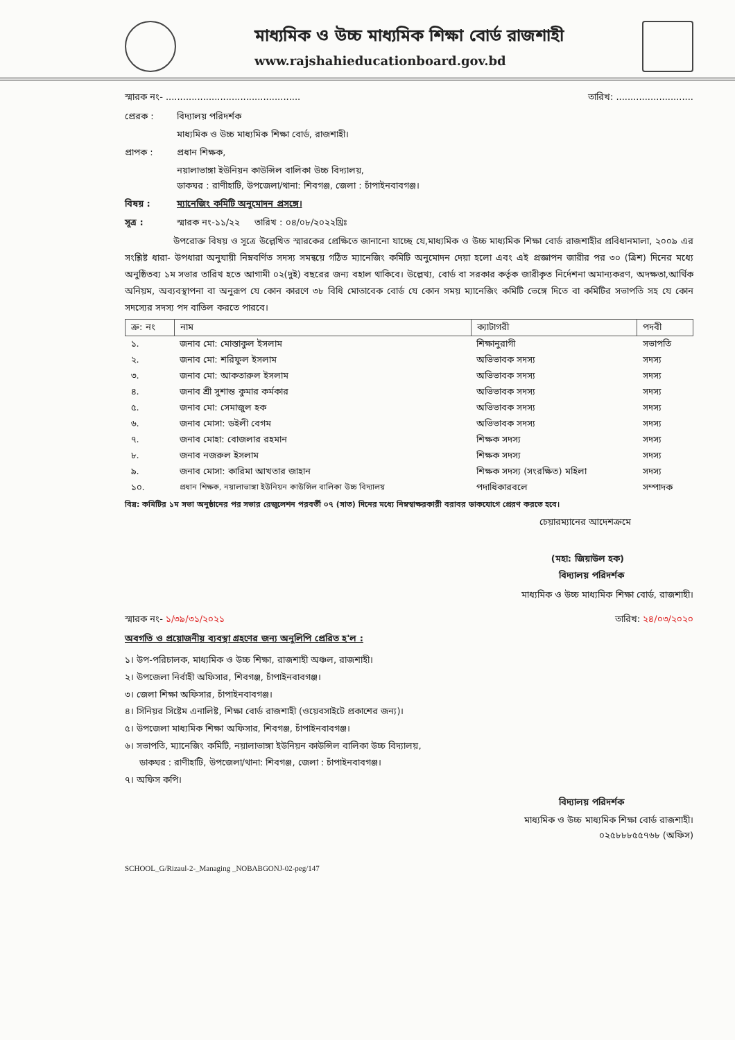মাধ্যমিক ও উচ্চ মাধ্যমিক শিক্ষা বোর্ড রাজশাহী
www.rajshahieducationboard.gov.bd
স্মারক নং- ............................................... তারিখ: ...........................
প্রেরক : বিদ্যালয় পরিদর্শক
মাধ্যমিক ও উচ্চ মাধ্যমিক শিক্ষা বোর্ড, রাজশাহী।
প্রাপক : প্রধান শিক্ষক,
নয়ালাভাঙ্গা ইউনিয়ন কাউন্সিল বালিকা উচ্চ বিদ্যালয়,
ডাকঘর : রাণীহাটি, উপজেলা/থানা: শিবগঞ্জ, জেলা : চাঁপাইনবাবগঞ্জ।
বিষয় : ম্যানেজিং কমিটি অনুমোদন প্রসঙ্গে।
সূত্র : স্মারক নং-১১/২২ তারিখ : ০৪/০৮/২০২২খ্রিঃ
উপরোক্ত বিষয় ও সূত্রে উল্লেখিত স্মারকের প্রেক্ষিতে জানানো যাচ্ছে যে,মাধ্যমিক ও উচ্চ মাধ্যমিক শিক্ষা বোর্ড রাজশাহীর প্রবিধানমালা, ২০০৯ এর সংশ্লিষ্ট ধারা- উপধারা অনুযায়ী নিম্নবর্ণিত সদস্য সমন্বয়ে গঠিত ম্যানেজিং কমিটি অনুমোদন দেয়া হলো এবং এই প্রজ্ঞাপন জারীর পর ৩০ (ত্রিশ) দিনের মধ্যে অনুষ্ঠিতব্য ১ম সভার তারিখ হতে আগামী ০২(দুই) বছরের জন্য বহাল থাকিবে। উল্লেখ্য, বোর্ড বা সরকার কর্তৃক জারীকৃত নির্দেশনা অমান্যকরণ, অদক্ষতা,আর্থিক অনিয়ম, অব্যবস্থাপনা বা অনুরূপ যে কোন কারণে ৩৮ বিধি মোতাবেক বোর্ড যে কোন সময় ম্যানেজিং কমিটি ভেঙ্গে দিতে বা কমিটির সভাপতি সহ যে কোন সদস্যের সদস্য পদ বাতিল করতে পারবে।
| ক্র: নং | নাম | ক্যাটাগরী | পদবী |
| --- | --- | --- | --- |
| ১. | জনাব মো: মোস্তাকুল ইসলাম | শিক্ষানুরাগী | সভাপতি |
| ২. | জনাব মো: শরিফুল ইসলাম | অভিভাবক সদস্য | সদস্য |
| ৩. | জনাব মো: আকতারুল ইসলাম | অভিভাবক সদস্য | সদস্য |
| ৪. | জনাব শ্রী সুশান্ত কুমার কর্মকার | অভিভাবক সদস্য | সদস্য |
| ৫. | জনাব মো: সেমাজুল হক | অভিভাবক সদস্য | সদস্য |
| ৬. | জনাব মোসা: ডইলী বেগম | অভিভাবক সদস্য | সদস্য |
| ৭. | জনাব মোহা: বোজলার রহমান | শিক্ষক সদস্য | সদস্য |
| ৮. | জনাব নজরুল ইসলাম | শিক্ষক সদস্য | সদস্য |
| ৯. | জনাব মোসা: কারিমা আখতার জাহান | শিক্ষক সদস্য (সংরক্ষিত) মহিলা | সদস্য |
| ১০. | প্রধান শিক্ষক, নয়ালাভাঙ্গা ইউনিয়ন কাউন্সিল বালিকা উচ্চ বিদ্যালয় | পদাধিকারবলে | সম্পাদক |
বিদ্র: কমিটির ১ম সভা অনুষ্ঠানের পর সভার রেজুলেশন পরবর্তী ০৭ (সাত) দিনের মধ্যে নিম্নস্বাক্ষরকারী বরাবর ডাকযোগে প্রেরণ করতে হবে।
চেয়ারম্যানের আদেশক্রমে
(মহা: জিয়াউল হক)
বিদ্যালয় পরিদর্শক
মাধ্যমিক ও উচ্চ মাধ্যমিক শিক্ষা বোর্ড, রাজশাহী।
স্মারক নং- ১/৩৯/৩১/২০২১ তারিখ: ২৪/০৩/২০২০
অবগতি ও প্রয়োজনীয় ব্যবস্থা গ্রহণের জন্য অনুলিপি প্রেরিত হ'ল :
১। উপ-পরিচালক, মাধ্যমিক ও উচ্চ শিক্ষা, রাজশাহী অঞ্চল, রাজশাহী।
২। উপজেলা নির্বাহী অফিসার, শিবগঞ্জ, চাঁপাইনবাবগঞ্জ।
৩। জেলা শিক্ষা অফিসার, চাঁপাইনবাবগঞ্জ।
৪। সিনিয়র সিষ্টেম এনালিষ্ট, শিক্ষা বোর্ড রাজশাহী (ওয়েবসাইটে প্রকাশের জন্য)।
৫। উপজেলা মাধ্যমিক শিক্ষা অফিসার, শিবগঞ্জ, চাঁপাইনবাবগঞ্জ।
৬। সভাপতি, ম্যানেজিং কমিটি, নয়ালাভাঙ্গা ইউনিয়ন কাউন্সিল বালিকা উচ্চ বিদ্যালয়,
ডাকঘর : রাণীহাটি, উপজেলা/থানা: শিবগঞ্জ, জেলা : চাঁপাইনবাবগঞ্জ।
৭। অফিস কপি।
বিদ্যালয় পরিদর্শক
মাধ্যমিক ও উচ্চ মাধ্যমিক শিক্ষা বোর্ড রাজশাহী।
০২৫৮৮৮৫৫৭৬৮ (অফিস)
SCHOOL_G/Rizaul-2-_Managing _NOBABGONJ-02-peg/147